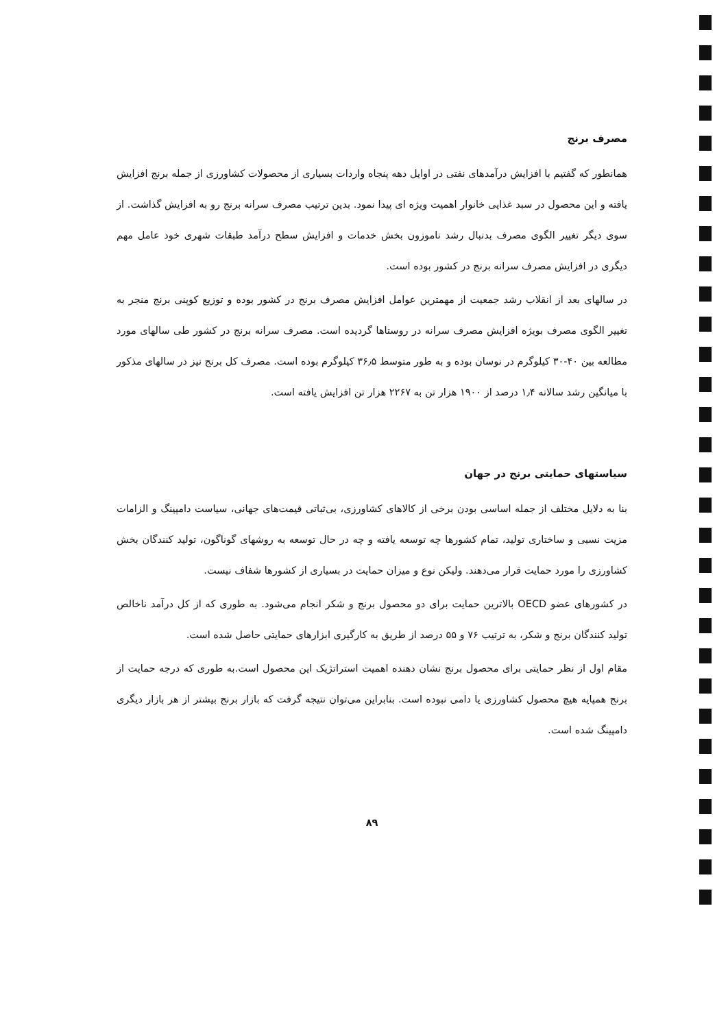مصرف برنج
همانطور که گفتیم با افزایش درآمدهای نفتی در اوایل دهه پنجاه واردات بسیاری از محصولات کشاورزی از جمله برنج افزایش یافته و این محصول در سبد غذایی خانوار اهمیت ویژه ای پیدا نمود. بدین ترتیب مصرف سرانه برنج رو به افزایش گذاشت. از سوی دیگر تغییر الگوی مصرف بدنبال رشد ناموزون بخش خدمات و افزایش سطح درآمد طبقات شهری خود عامل مهم دیگری در افزایش مصرف سرانه برنج در کشور بوده است.
در سالهای بعد از انقلاب رشد جمعیت از مهمترین عوامل افزایش مصرف برنج در کشور بوده و توزیع کوپنی برنج منجر به تغییر الگوی مصرف بویژه افزایش مصرف سرانه در روستاها گردیده است. مصرف سرانه برنج در کشور طی سالهای مورد مطالعه بین ۴۰-۳۰ کیلوگرم در نوسان بوده و به طور متوسط ۳۶٫۵ کیلوگرم بوده است. مصرف کل برنج نیز در سالهای مذکور با میانگین رشد سالانه ۱٫۴ درصد از ۱۹۰۰ هزار تن به ۲۲۶۷ هزار تن افزایش یافته است.
سیاستهای حمایتی برنج در جهان
بنا به دلایل مختلف از جمله اساسی بودن برخی از کالاهای کشاورزی، بی‌ثباتی قیمت‌های جهانی، سیاست دامپینگ و الزامات مزیت نسبی و ساختاری تولید، تمام کشورها چه توسعه یافته و چه در حال توسعه به روشهای گوناگون، تولید کنندگان بخش کشاورزی را مورد حمایت قرار می‌دهند. ولیکن نوع و میزان حمایت در بسیاری از کشورها شفاف نیست.
در کشورهای عضو OECD بالاترین حمایت برای دو محصول برنج و شکر انجام می‌شود. به طوری که از کل درآمد ناخالص تولید کنندگان برنج و شکر، به ترتیب ۷۶ و ۵۵ درصد از طریق به کارگیری ابزارهای حمایتی حاصل شده است.
مقام اول از نظر حمایتی برای محصول برنج نشان دهنده اهمیت استراتژیک این محصول است.به طوری که درجه حمایت از برنج همپایه هیچ محصول کشاورزی یا دامی نبوده است. بنابراین می‌توان نتیجه گرفت که بازار برنج بیشتر از هر بازار دیگری دامپینگ شده است.
۸۹